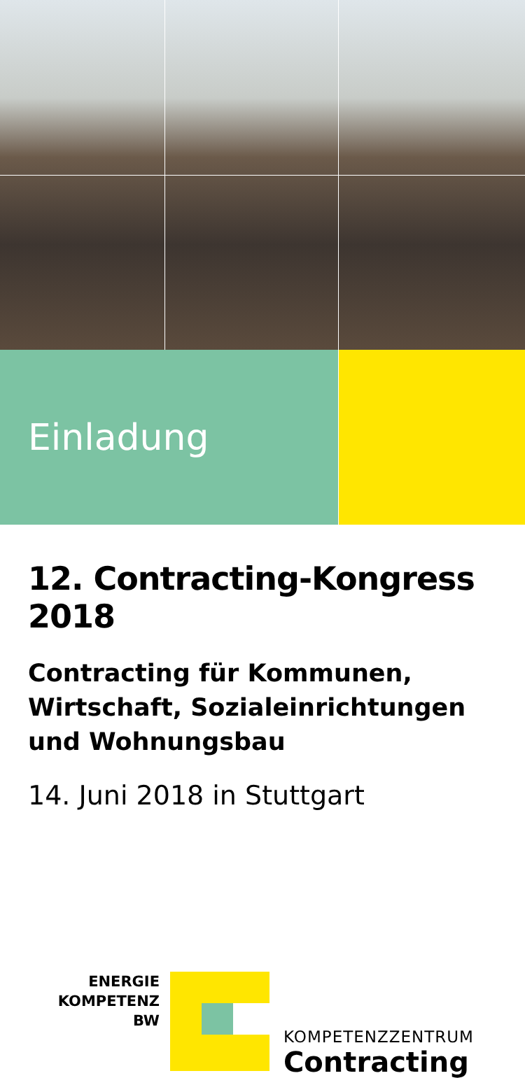Einladung
12. Contracting-Kongress 2018
Contracting für Kommunen, Wirtschaft, Sozialeinrichtungen und Wohnungsbau
14. Juni 2018 in Stuttgart
ENERGIE
KOMPETENZ
BW
KOMPETENZZENTRUM
Contracting